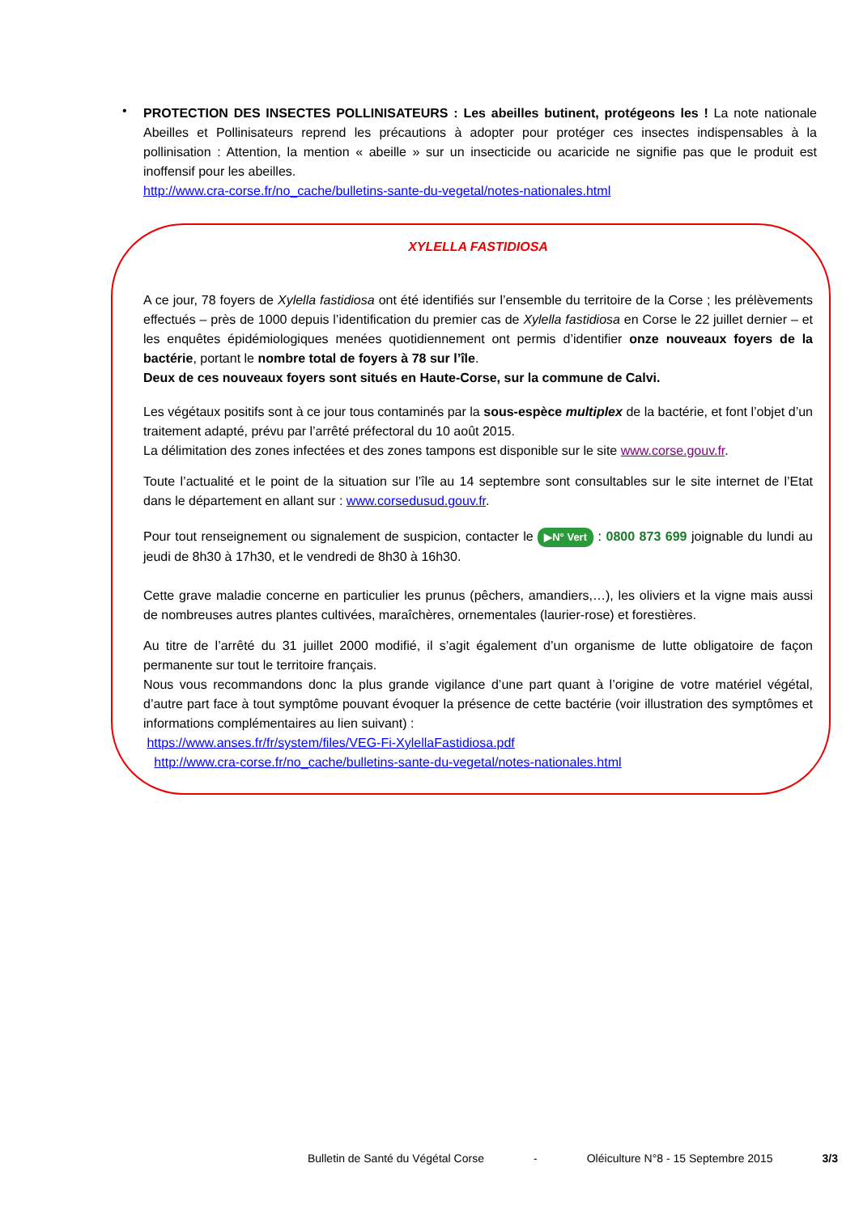•
PROTECTION DES INSECTES POLLINISATEURS : Les abeilles butinent, protégeons les ! La note nationale Abeilles et Pollinisateurs reprend les précautions à adopter pour protéger ces insectes indispensables à la pollinisation : Attention, la mention « abeille » sur un insecticide ou acaricide ne signifie pas que le produit est inoffensif pour les abeilles.
http://www.cra-corse.fr/no_cache/bulletins-sante-du-vegetal/notes-nationales.html
XYLELLA FASTIDIOSA
A ce jour, 78 foyers de Xylella fastidiosa ont été identifiés sur l’ensemble du territoire de la Corse ; les prélèvements effectués – près de 1000 depuis l’identification du premier cas de Xylella fastidiosa en Corse le 22 juillet dernier – et les enquêtes épidémiologiques menées quotidiennement ont permis d’identifier onze nouveaux foyers de la bactérie, portant le nombre total de foyers à 78 sur l’île.
Deux de ces nouveaux foyers sont situés en Haute-Corse, sur la commune de Calvi.
Les végétaux positifs sont à ce jour tous contaminés par la sous-espèce multiplex de la bactérie, et font l’objet d’un traitement adapté, prévu par l’arrêté préfectoral du 10 août 2015.
La délimitation des zones infectées et des zones tampons est disponible sur le site www.corse.gouv.fr.
Toute l’actualité et le point de la situation sur l’île au 14 septembre sont consultables sur le site internet de l’Etat dans le département en allant sur : www.corsedusud.gouv.fr.
Pour tout renseignement ou signalement de suspicion, contacter le ▶N° Vert : 0800 873 699 joignable du lundi au jeudi de 8h30 à 17h30, et le vendredi de 8h30 à 16h30.
Cette grave maladie concerne en particulier les prunus (pêchers, amandiers,…), les oliviers et la vigne mais aussi de nombreuses autres plantes cultivées, maraîchères, ornementales (laurier-rose) et forestières.
Au titre de l’arrêté du 31 juillet 2000 modifié, il s’agit également d’un organisme de lutte obligatoire de façon permanente sur tout le territoire français.
Nous vous recommandons donc la plus grande vigilance d’une part quant à l’origine de votre matériel végétal, d’autre part face à tout symptôme pouvant évoquer la présence de cette bactérie (voir illustration des symptômes et informations complémentaires au lien suivant) :
https://www.anses.fr/fr/system/files/VEG-Fi-XylellaFastidiosa.pdf
http://www.cra-corse.fr/no_cache/bulletins-sante-du-vegetal/notes-nationales.html
Bulletin de Santé du Végétal Corse - Oléiculture N°8 - 15 Septembre 2015 3/3